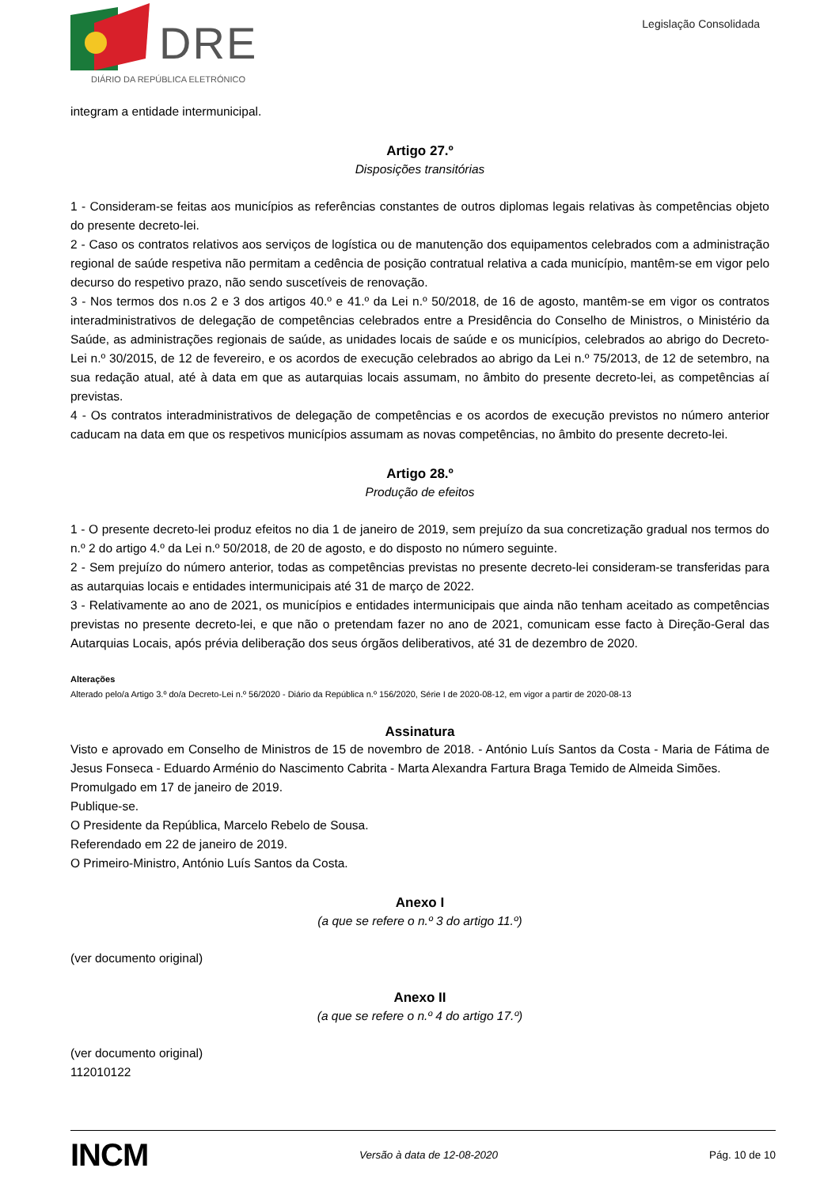DRE
DIÁRIO DA REPÚBLICA ELETRÓNICO
Legislação Consolidada
integram a entidade intermunicipal.
Artigo 27.º
Disposições transitórias
1 - Consideram-se feitas aos municípios as referências constantes de outros diplomas legais relativas às competências objeto do presente decreto-lei.
2 - Caso os contratos relativos aos serviços de logística ou de manutenção dos equipamentos celebrados com a administração regional de saúde respetiva não permitam a cedência de posição contratual relativa a cada município, mantêm-se em vigor pelo decurso do respetivo prazo, não sendo suscetíveis de renovação.
3 - Nos termos dos n.os 2 e 3 dos artigos 40.º e 41.º da Lei n.º 50/2018, de 16 de agosto, mantêm-se em vigor os contratos interadministrativos de delegação de competências celebrados entre a Presidência do Conselho de Ministros, o Ministério da Saúde, as administrações regionais de saúde, as unidades locais de saúde e os municípios, celebrados ao abrigo do Decreto-Lei n.º 30/2015, de 12 de fevereiro, e os acordos de execução celebrados ao abrigo da Lei n.º 75/2013, de 12 de setembro, na sua redação atual, até à data em que as autarquias locais assumam, no âmbito do presente decreto-lei, as competências aí previstas.
4 - Os contratos interadministrativos de delegação de competências e os acordos de execução previstos no número anterior caducam na data em que os respetivos municípios assumam as novas competências, no âmbito do presente decreto-lei.
Artigo 28.º
Produção de efeitos
1 - O presente decreto-lei produz efeitos no dia 1 de janeiro de 2019, sem prejuízo da sua concretização gradual nos termos do n.º 2 do artigo 4.º da Lei n.º 50/2018, de 20 de agosto, e do disposto no número seguinte.
2 - Sem prejuízo do número anterior, todas as competências previstas no presente decreto-lei consideram-se transferidas para as autarquias locais e entidades intermunicipais até 31 de março de 2022.
3 - Relativamente ao ano de 2021, os municípios e entidades intermunicipais que ainda não tenham aceitado as competências previstas no presente decreto-lei, e que não o pretendam fazer no ano de 2021, comunicam esse facto à Direção-Geral das Autarquias Locais, após prévia deliberação dos seus órgãos deliberativos, até 31 de dezembro de 2020.
Alterações
Alterado pelo/a Artigo 3.º do/a Decreto-Lei n.º 56/2020 - Diário da República n.º 156/2020, Série I de 2020-08-12, em vigor a partir de 2020-08-13
Assinatura
Visto e aprovado em Conselho de Ministros de 15 de novembro de 2018. - António Luís Santos da Costa - Maria de Fátima de Jesus Fonseca - Eduardo Arménio do Nascimento Cabrita - Marta Alexandra Fartura Braga Temido de Almeida Simões.
Promulgado em 17 de janeiro de 2019.
Publique-se.
O Presidente da República, Marcelo Rebelo de Sousa.
Referendado em 22 de janeiro de 2019.
O Primeiro-Ministro, António Luís Santos da Costa.
Anexo I
(a que se refere o n.º 3 do artigo 11.º)
(ver documento original)
Anexo II
(a que se refere o n.º 4 do artigo 17.º)
(ver documento original)
112010122
INCM
Versão à data de 12-08-2020 Pág. 10 de 10